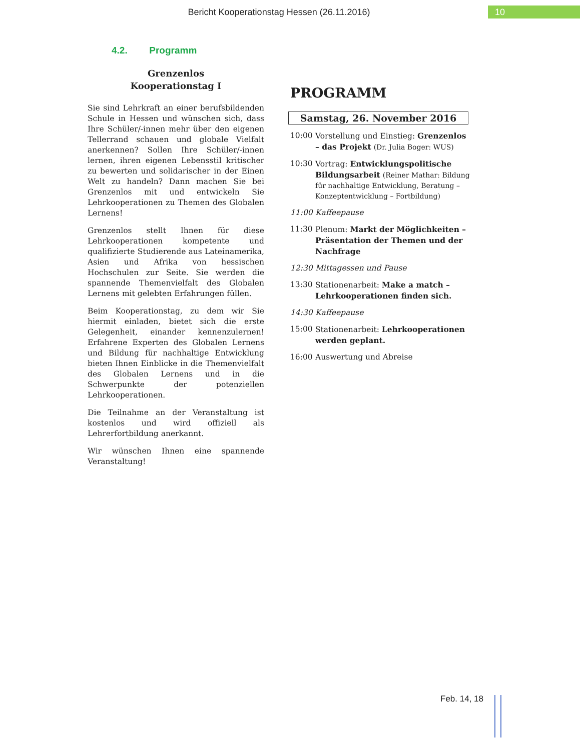Bericht Kooperationstag Hessen (26.11.2016)
10
4.2. Programm
Grenzenlos
Kooperationstag I
Sie sind Lehrkraft an einer berufsbildenden Schule in Hessen und wünschen sich, dass Ihre Schüler/-innen mehr über den eigenen Tellerrand schauen und globale Vielfalt anerkennen? Sollen Ihre Schüler/-innen lernen, ihren eigenen Lebensstil kritischer zu bewerten und solidarischer in der Einen Welt zu handeln? Dann machen Sie bei Grenzenlos mit und entwickeln Sie Lehrkooperationen zu Themen des Globalen Lernens!
Grenzenlos stellt Ihnen für diese Lehrkooperationen kompetente und qualifizierte Studierende aus Lateinamerika, Asien und Afrika von hessischen Hochschulen zur Seite. Sie werden die spannende Themenvielfalt des Globalen Lernens mit gelebten Erfahrungen füllen.
Beim Kooperationstag, zu dem wir Sie hiermit einladen, bietet sich die erste Gelegenheit, einander kennenzulernen! Erfahrene Experten des Globalen Lernens und Bildung für nachhaltige Entwicklung bieten Ihnen Einblicke in die Themenvielfalt des Globalen Lernens und in die Schwerpunkte der potenziellen Lehrkooperationen.
Die Teilnahme an der Veranstaltung ist kostenlos und wird offiziell als Lehrerfortbildung anerkannt.
Wir wünschen Ihnen eine spannende Veranstaltung!
PROGRAMM
Samstag, 26. November 2016
10:00 Vorstellung und Einstieg: Grenzenlos – das Projekt (Dr. Julia Boger: WUS)
10:30 Vortrag: Entwicklungspolitische Bildungsarbeit (Reiner Mathar: Bildung für nachhaltige Entwicklung, Beratung – Konzeptentwicklung – Fortbildung)
11:00 Kaffeepause
11:30 Plenum: Markt der Möglichkeiten – Präsentation der Themen und der Nachfrage
12:30 Mittagessen und Pause
13:30 Stationenarbeit: Make a match – Lehrkooperationen finden sich.
14:30 Kaffeepause
15:00 Stationenarbeit: Lehrkooperationen werden geplant.
16:00 Auswertung und Abreise
Feb. 14, 18